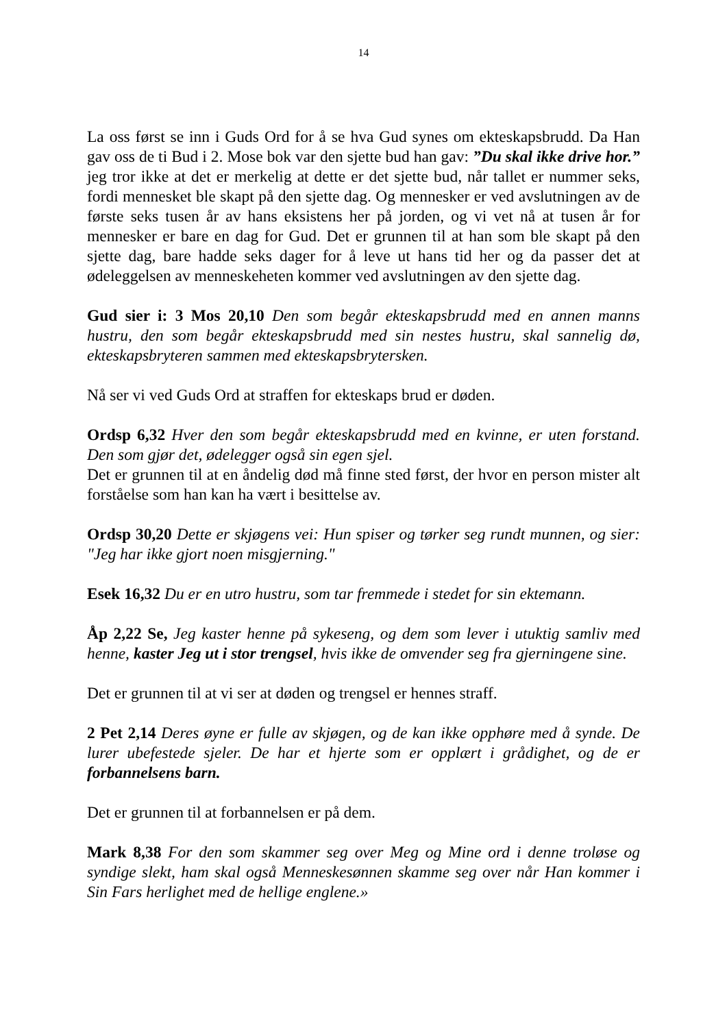14
La oss først se inn i Guds Ord for å se hva Gud synes om ekteskapsbrudd. Da Han gav oss de ti Bud i 2. Mose bok var den sjette bud han gav: ”Du skal ikke drive hor.” jeg tror ikke at det er merkelig at dette er det sjette bud, når tallet er nummer seks, fordi mennesket ble skapt på den sjette dag. Og mennesker er ved avslutningen av de første seks tusen år av hans eksistens her på jorden, og vi vet nå at tusen år for mennesker er bare en dag for Gud. Det er grunnen til at han som ble skapt på den sjette dag, bare hadde seks dager for å leve ut hans tid her og da passer det at ødeleggelsen av menneskeheten kommer ved avslutningen av den sjette dag.
Gud sier i: 3 Mos 20,10 Den som begår ekteskapsbrudd med en annen manns hustru, den som begår ekteskapsbrudd med sin nestes hustru, skal sannelig dø, ekteskapsbryteren sammen med ekteskapsbrytersken.
Nå ser vi ved Guds Ord at straffen for ekteskaps brud er døden.
Ordsp 6,32 Hver den som begår ekteskapsbrudd med en kvinne, er uten forstand. Den som gjør det, ødelegger også sin egen sjel.
Det er grunnen til at en åndelig død må finne sted først, der hvor en person mister alt forståelse som han kan ha vært i besittelse av.
Ordsp 30,20 Dette er skjøgens vei: Hun spiser og tørker seg rundt munnen, og sier: "Jeg har ikke gjort noen misgjerning."
Esek 16,32 Du er en utro hustru, som tar fremmede i stedet for sin ektemann.
Åp 2,22 Se, Jeg kaster henne på sykeseng, og dem som lever i utuktig samliv med henne, kaster Jeg ut i stor trengsel, hvis ikke de omvender seg fra gjerningene sine.
Det er grunnen til at vi ser at døden og trengsel er hennes straff.
2 Pet 2,14 Deres øyne er fulle av skjøgen, og de kan ikke opphøre med å synde. De lurer ubefestede sjeler. De har et hjerte som er opplært i grådighet, og de er forbannelsens barn.
Det er grunnen til at forbannelsen er på dem.
Mark 8,38 For den som skammer seg over Meg og Mine ord i denne troløse og syndige slekt, ham skal også Menneskesønnen skamme seg over når Han kommer i Sin Fars herlighet med de hellige englene.»